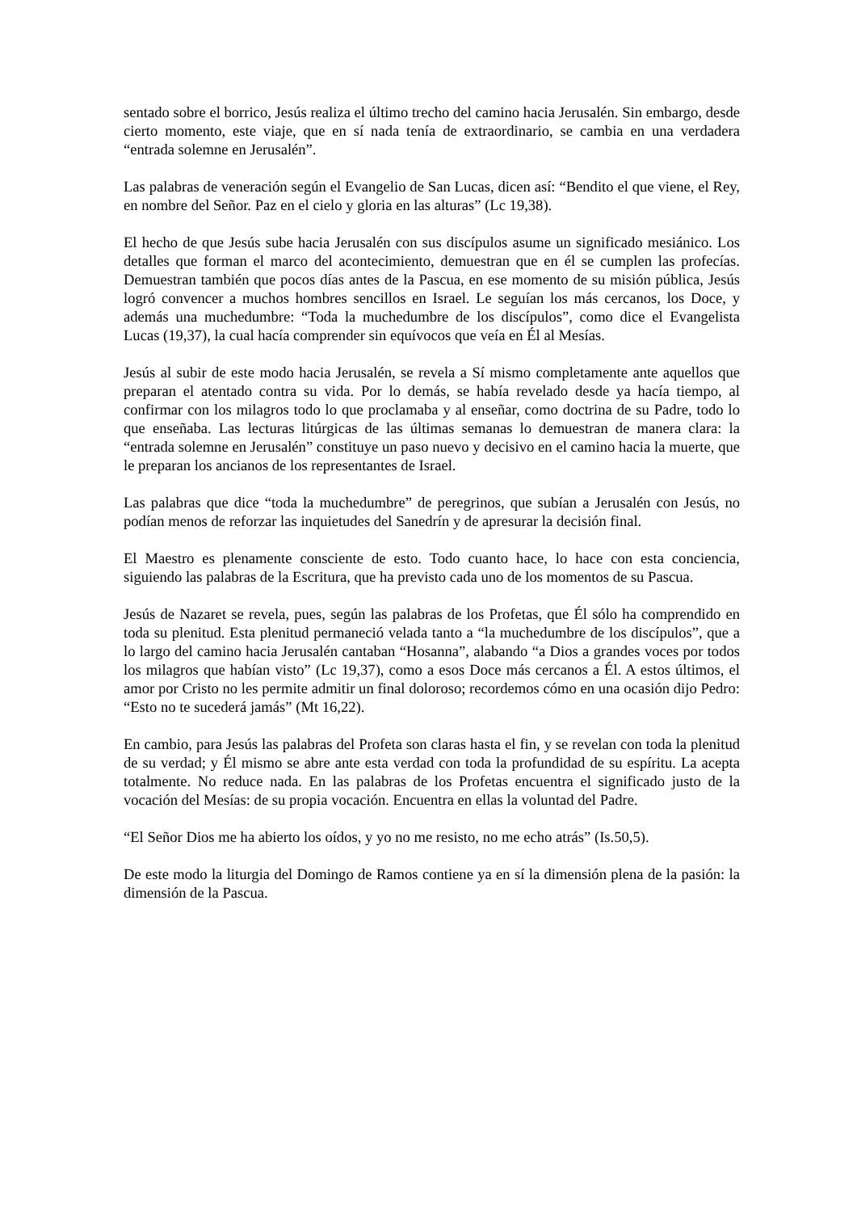sentado sobre el borrico, Jesús realiza el último trecho del camino hacia Jerusalén. Sin embargo, desde cierto momento, este viaje, que en sí nada tenía de extraordinario, se cambia en una verdadera “entrada solemne en Jerusalén”.
Las palabras de veneración según el Evangelio de San Lucas, dicen así: “Bendito el que viene, el Rey, en nombre del Señor. Paz en el cielo y gloria en las alturas” (Lc 19,38).
El hecho de que Jesús sube hacia Jerusalén con sus discípulos asume un significado mesiánico. Los detalles que forman el marco del acontecimiento, demuestran que en él se cumplen las profecías. Demuestran también que pocos días antes de la Pascua, en ese momento de su misión pública, Jesús logró convencer a muchos hombres sencillos en Israel. Le seguían los más cercanos, los Doce, y además una muchedumbre: “Toda la muchedumbre de los discípulos”, como dice el Evangelista Lucas (19,37), la cual hacía comprender sin equívocos que veía en Él al Mesías.
Jesús al subir de este modo hacia Jerusalén, se revela a Sí mismo completamente ante aquellos que preparan el atentado contra su vida. Por lo demás, se había revelado desde ya hacía tiempo, al confirmar con los milagros todo lo que proclamaba y al enseñar, como doctrina de su Padre, todo lo que enseñaba. Las lecturas litúrgicas de las últimas semanas lo demuestran de manera clara: la “entrada solemne en Jerusalén” constituye un paso nuevo y decisivo en el camino hacia la muerte, que le preparan los ancianos de los representantes de Israel.
Las palabras que dice “toda la muchedumbre” de peregrinos, que subían a Jerusalén con Jesús, no podían menos de reforzar las inquietudes del Sanedrín y de apresurar la decisión final.
El Maestro es plenamente consciente de esto. Todo cuanto hace, lo hace con esta conciencia, siguiendo las palabras de la Escritura, que ha previsto cada uno de los momentos de su Pascua.
Jesús de Nazaret se revela, pues, según las palabras de los Profetas, que Él sólo ha comprendido en toda su plenitud. Esta plenitud permaneció velada tanto a “la muchedumbre de los discípulos”, que a lo largo del camino hacia Jerusalén cantaban “Hosanna”, alabando “a Dios a grandes voces por todos los milagros que habían visto” (Lc 19,37), como a esos Doce más cercanos a Él. A estos últimos, el amor por Cristo no les permite admitir un final doloroso; recordemos cómo en una ocasión dijo Pedro: “Esto no te sucederá jamás” (Mt 16,22).
En cambio, para Jesús las palabras del Profeta son claras hasta el fin, y se revelan con toda la plenitud de su verdad; y Él mismo se abre ante esta verdad con toda la profundidad de su espíritu. La acepta totalmente. No reduce nada. En las palabras de los Profetas encuentra el significado justo de la vocación del Mesías: de su propia vocación. Encuentra en ellas la voluntad del Padre.
“El Señor Dios me ha abierto los oídos, y yo no me resisto, no me echo atrás” (Is.50,5).
De este modo la liturgia del Domingo de Ramos contiene ya en sí la dimensión plena de la pasión: la dimensión de la Pascua.